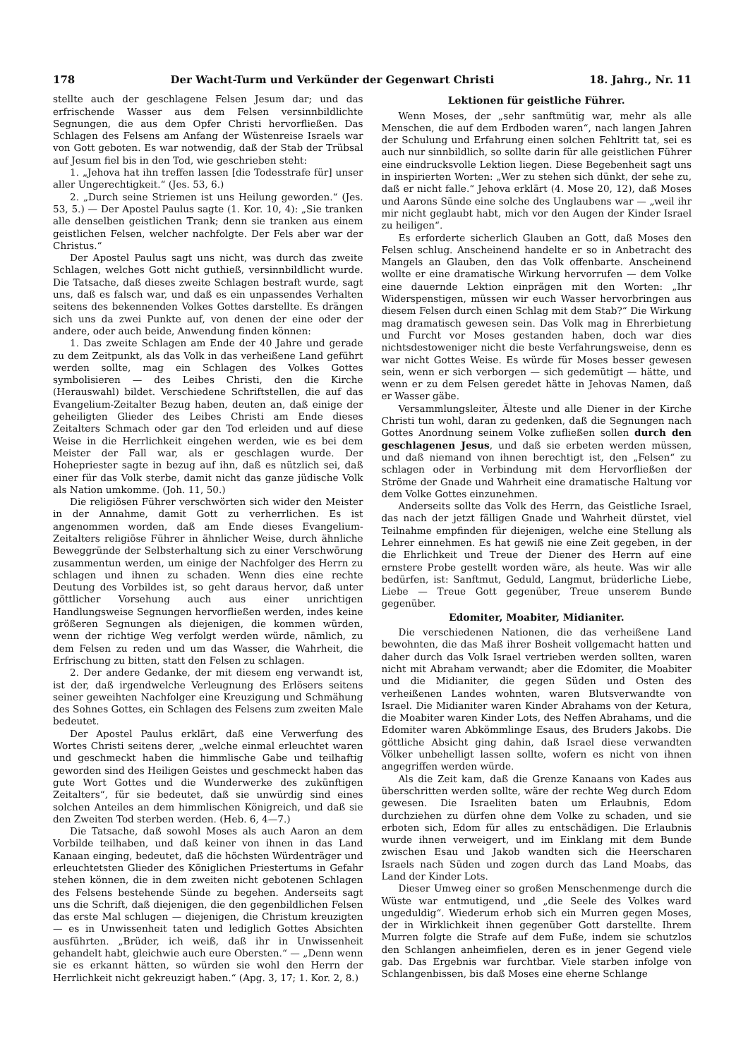178 Der Wacht-Turm und Verkünder der Gegenwart Christi 18. Jahrg., Nr. 11
stellte auch der geschlagene Felsen Jesum dar; und das erfrischende Wasser aus dem Felsen versinnbildlichte Segnungen, die aus dem Opfer Christi hervorfließen. Das Schlagen des Felsens am Anfang der Wüstenreise Israels war von Gott geboten. Es war notwendig, daß der Stab der Trübsal auf Jesum fiel bis in den Tod, wie geschrieben steht:
1. „Jehova hat ihn treffen lassen [die Todesstrafe für] unser aller Ungerechtigkeit.“ (Jes. 53, 6.)
2. „Durch seine Striemen ist uns Heilung geworden.“ (Jes. 53, 5.) — Der Apostel Paulus sagte (1. Kor. 10, 4): „Sie tranken alle denselben geistlichen Trank; denn sie tranken aus einem geistlichen Felsen, welcher nachfolgte. Der Fels aber war der Christus.“
Der Apostel Paulus sagt uns nicht, was durch das zweite Schlagen, welches Gott nicht guthieß, versinnbildlicht wurde. Die Tatsache, daß dieses zweite Schlagen bestraft wurde, sagt uns, daß es falsch war, und daß es ein unpassendes Verhalten seitens des bekennenden Volkes Gottes darstellte. Es drängen sich uns da zwei Punkte auf, von denen der eine oder der andere, oder auch beide, Anwendung finden können:
1. Das zweite Schlagen am Ende der 40 Jahre und gerade zu dem Zeitpunkt, als das Volk in das verheißene Land geführt werden sollte, mag ein Schlagen des Volkes Gottes symbolisieren — des Leibes Christi, den die Kirche (Herauswahl) bildet. Verschiedene Schriftstellen, die auf das Evangelium-Zeitalter Bezug haben, deuten an, daß einige der geheiligten Glieder des Leibes Christi am Ende dieses Zeitalters Schmach oder gar den Tod erleiden und auf diese Weise in die Herrlichkeit eingehen werden, wie es bei dem Meister der Fall war, als er geschlagen wurde. Der Hohepriester sagte in bezug auf ihn, daß es nützlich sei, daß einer für das Volk sterbe, damit nicht das ganze jüdische Volk als Nation umkomme. (Joh. 11, 50.)
Die religiösen Führer verschwörten sich wider den Meister in der Annahme, damit Gott zu verherrlichen. Es ist angenommen worden, daß am Ende dieses Evangelium-Zeitalters religiöse Führer in ähnlicher Weise, durch ähnliche Beweggründe der Selbsterhaltung sich zu einer Verschwörung zusammentun werden, um einige der Nachfolger des Herrn zu schlagen und ihnen zu schaden. Wenn dies eine rechte Deutung des Vorbildes ist, so geht daraus hervor, daß unter göttlicher Vorsehung auch aus einer unrichtigen Handlungsweise Segnungen hervorfließen werden, indes keine größeren Segnungen als diejenigen, die kommen würden, wenn der richtige Weg verfolgt werden würde, nämlich, zu dem Felsen zu reden und um das Wasser, die Wahrheit, die Erfrischung zu bitten, statt den Felsen zu schlagen.
2. Der andere Gedanke, der mit diesem eng verwandt ist, ist der, daß irgendwelche Verleugnung des Erlösers seitens seiner geweihten Nachfolger eine Kreuzigung und Schmähung des Sohnes Gottes, ein Schlagen des Felsens zum zweiten Male bedeutet.
Der Apostel Paulus erklärt, daß eine Verwerfung des Wortes Christi seitens derer, „welche einmal erleuchtet waren und geschmeckt haben die himmlische Gabe und teilhaftig geworden sind des Heiligen Geistes und geschmeckt haben das gute Wort Gottes und die Wunderwerke des zukünftigen Zeitalters“, für sie bedeutet, daß sie unwürdig sind eines solchen Anteiles an dem himmlischen Königreich, und daß sie den Zweiten Tod sterben werden. (Heb. 6, 4—7.)
Die Tatsache, daß sowohl Moses als auch Aaron an dem Vorbilde teilhaben, und daß keiner von ihnen in das Land Kanaan einging, bedeutet, daß die höchsten Würdenträger und erleuchtetsten Glieder des Königlichen Priestertums in Gefahr stehen können, die in dem zweiten nicht gebotenen Schlagen des Felsens bestehende Sünde zu begehen. Anderseits sagt uns die Schrift, daß diejenigen, die den gegenbildlichen Felsen das erste Mal schlugen — diejenigen, die Christum kreuzigten — es in Unwissenheit taten und lediglich Gottes Absichten ausführten. „Brüder, ich weiß, daß ihr in Unwissenheit gehandelt habt, gleichwie auch eure Obersten.“ — „Denn wenn sie es erkannt hätten, so würden sie wohl den Herrn der Herrlichkeit nicht gekreuzigt haben.“ (Apg. 3, 17; 1. Kor. 2, 8.)
Lektionen für geistliche Führer.
Wenn Moses, der „sehr sanftmütig war, mehr als alle Menschen, die auf dem Erdboden waren“, nach langen Jahren der Schulung und Erfahrung einen solchen Fehltritt tat, sei es auch nur sinnbildlich, so sollte darin für alle geistlichen Führer eine eindrucksvolle Lektion liegen. Diese Begebenheit sagt uns in inspirierten Worten: „Wer zu stehen sich dünkt, der sehe zu, daß er nicht falle.“ Jehova erklärt (4. Mose 20, 12), daß Moses und Aarons Sünde eine solche des Unglaubens war — „weil ihr mir nicht geglaubt habt, mich vor den Augen der Kinder Israel zu heiligen“.
Es erforderte sicherlich Glauben an Gott, daß Moses den Felsen schlug. Anscheinend handelte er so in Anbetracht des Mangels an Glauben, den das Volk offenbarte. Anscheinend wollte er eine dramatische Wirkung hervorrufen — dem Volke eine dauernde Lektion einprägen mit den Worten: „Ihr Widerspenstigen, müssen wir euch Wasser hervorbringen aus diesem Felsen durch einen Schlag mit dem Stab?“ Die Wirkung mag dramatisch gewesen sein. Das Volk mag in Ehrerbietung und Furcht vor Moses gestanden haben, doch war dies nichtsdestoweniger nicht die beste Verfahrungsweise, denn es war nicht Gottes Weise. Es würde für Moses besser gewesen sein, wenn er sich verborgen — sich gedemütigt — hätte, und wenn er zu dem Felsen geredet hätte in Jehovas Namen, daß er Wasser gäbe.
Versammlungsleiter, Älteste und alle Diener in der Kirche Christi tun wohl, daran zu gedenken, daß die Segnungen nach Gottes Anordnung seinem Volke zufließen sollen durch den geschlagenen Jesus, und daß sie erbeten werden müssen, und daß niemand von ihnen berechtigt ist, den „Felsen“ zu schlagen oder in Verbindung mit dem Hervorfließen der Ströme der Gnade und Wahrheit eine dramatische Haltung vor dem Volke Gottes einzunehmen.
Anderseits sollte das Volk des Herrn, das Geistliche Israel, das nach der jetzt fälligen Gnade und Wahrheit dürstet, viel Teilnahme empfinden für diejenigen, welche eine Stellung als Lehrer einnehmen. Es hat gewiß nie eine Zeit gegeben, in der die Ehrlichkeit und Treue der Diener des Herrn auf eine ernstere Probe gestellt worden wäre, als heute. Was wir alle bedürfen, ist: Sanftmut, Geduld, Langmut, brüderliche Liebe, Liebe — Treue Gott gegenüber, Treue unserem Bunde gegenüber.
Edomiter, Moabiter, Midianiter.
Die verschiedenen Nationen, die das verheißene Land bewohnten, die das Maß ihrer Bosheit vollgemacht hatten und daher durch das Volk Israel vertrieben werden sollten, waren nicht mit Abraham verwandt; aber die Edomiter, die Moabiter und die Midianiter, die gegen Süden und Osten des verheißenen Landes wohnten, waren Blutsverwandte von Israel. Die Midianiter waren Kinder Abrahams von der Ketura, die Moabiter waren Kinder Lots, des Neffen Abrahams, und die Edomiter waren Abkömmlinge Esaus, des Bruders Jakobs. Die göttliche Absicht ging dahin, daß Israel diese verwandten Völker unbehelligt lassen sollte, wofern es nicht von ihnen angegriffen werden würde.
Als die Zeit kam, daß die Grenze Kanaans von Kades aus überschritten werden sollte, wäre der rechte Weg durch Edom gewesen. Die Israeliten baten um Erlaubnis, Edom durchziehen zu dürfen ohne dem Volke zu schaden, und sie erboten sich, Edom für alles zu entschädigen. Die Erlaubnis wurde ihnen verweigert, und im Einklang mit dem Bunde zwischen Esau und Jakob wandten sich die Heerscharen Israels nach Süden und zogen durch das Land Moabs, das Land der Kinder Lots.
Dieser Umweg einer so großen Menschenmenge durch die Wüste war entmutigend, und „die Seele des Volkes ward ungeduldig“. Wiederum erhob sich ein Murren gegen Moses, der in Wirklichkeit ihnen gegenüber Gott darstellte. Ihrem Murren folgte die Strafe auf dem Fuße, indem sie schutzlos den Schlangen anheimfielen, deren es in jener Gegend viele gab. Das Ergebnis war furchtbar. Viele starben infolge von Schlangenbissen, bis daß Moses eine eherne Schlange